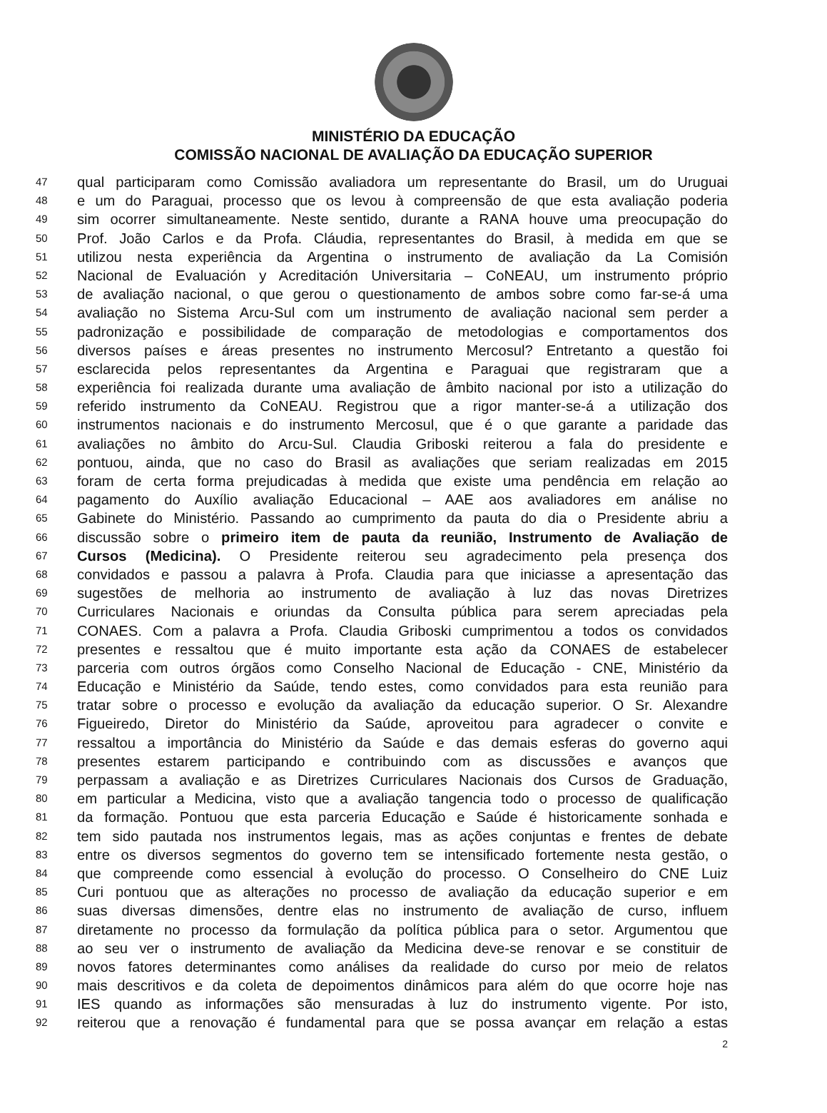MINISTÉRIO DA EDUCAÇÃO
COMISSÃO NACIONAL DE AVALIAÇÃO DA EDUCAÇÃO SUPERIOR
47 qual participaram como Comissão avaliadora um representante do Brasil, um do Uruguai
48 e um do Paraguai, processo que os levou à compreensão de que esta avaliação poderia
49 sim ocorrer simultaneamente. Neste sentido, durante a RANA houve uma preocupação do
50 Prof. João Carlos e da Profa. Cláudia, representantes do Brasil, à medida em que se
51 utilizou nesta experiência da Argentina o instrumento de avaliação da La Comisión
52 Nacional de Evaluación y Acreditación Universitaria – CoNEAU, um instrumento próprio
53 de avaliação nacional, o que gerou o questionamento de ambos sobre como far-se-á uma
54 avaliação no Sistema Arcu-Sul com um instrumento de avaliação nacional sem perder a
55 padronização e possibilidade de comparação de metodologias e comportamentos dos
56 diversos países e áreas presentes no instrumento Mercosul? Entretanto a questão foi
57 esclarecida pelos representantes da Argentina e Paraguai que registraram que a
58 experiência foi realizada durante uma avaliação de âmbito nacional por isto a utilização do
59 referido instrumento da CoNEAU. Registrou que a rigor manter-se-á a utilização dos
60 instrumentos nacionais e do instrumento Mercosul, que é o que garante a paridade das
61 avaliações no âmbito do Arcu-Sul. Claudia Griboski reiterou a fala do presidente e
62 pontuou, ainda, que no caso do Brasil as avaliações que seriam realizadas em 2015
63 foram de certa forma prejudicadas à medida que existe uma pendência em relação ao
64 pagamento do Auxílio avaliação Educacional – AAE aos avaliadores em análise no
65 Gabinete do Ministério. Passando ao cumprimento da pauta do dia o Presidente abriu a
66 discussão sobre o primeiro item de pauta da reunião, Instrumento de Avaliação de
67 Cursos (Medicina). O Presidente reiterou seu agradecimento pela presença dos
68 convidados e passou a palavra à Profa. Claudia para que iniciasse a apresentação das
69 sugestões de melhoria ao instrumento de avaliação à luz das novas Diretrizes
70 Curriculares Nacionais e oriundas da Consulta pública para serem apreciadas pela
71 CONAES. Com a palavra a Profa. Claudia Griboski cumprimentou a todos os convidados
72 presentes e ressaltou que é muito importante esta ação da CONAES de estabelecer
73 parceria com outros órgãos como Conselho Nacional de Educação - CNE, Ministério da
74 Educação e Ministério da Saúde, tendo estes, como convidados para esta reunião para
75 tratar sobre o processo e evolução da avaliação da educação superior. O Sr. Alexandre
76 Figueiredo, Diretor do Ministério da Saúde, aproveitou para agradecer o convite e
77 ressaltou a importância do Ministério da Saúde e das demais esferas do governo aqui
78 presentes estarem participando e contribuindo com as discussões e avanços que
79 perpassam a avaliação e as Diretrizes Curriculares Nacionais dos Cursos de Graduação,
80 em particular a Medicina, visto que a avaliação tangencia todo o processo de qualificação
81 da formação. Pontuou que esta parceria Educação e Saúde é historicamente sonhada e
82 tem sido pautada nos instrumentos legais, mas as ações conjuntas e frentes de debate
83 entre os diversos segmentos do governo tem se intensificado fortemente nesta gestão, o
84 que compreende como essencial à evolução do processo. O Conselheiro do CNE Luiz
85 Curi pontuou que as alterações no processo de avaliação da educação superior e em
86 suas diversas dimensões, dentre elas no instrumento de avaliação de curso, influem
87 diretamente no processo da formulação da política pública para o setor. Argumentou que
88 ao seu ver o instrumento de avaliação da Medicina deve-se renovar e se constituir de
89 novos fatores determinantes como análises da realidade do curso por meio de relatos
90 mais descritivos e da coleta de depoimentos dinâmicos para além do que ocorre hoje nas
91 IES quando as informações são mensuradas à luz do instrumento vigente. Por isto,
92 reiterou que a renovação é fundamental para que se possa avançar em relação a estas
2